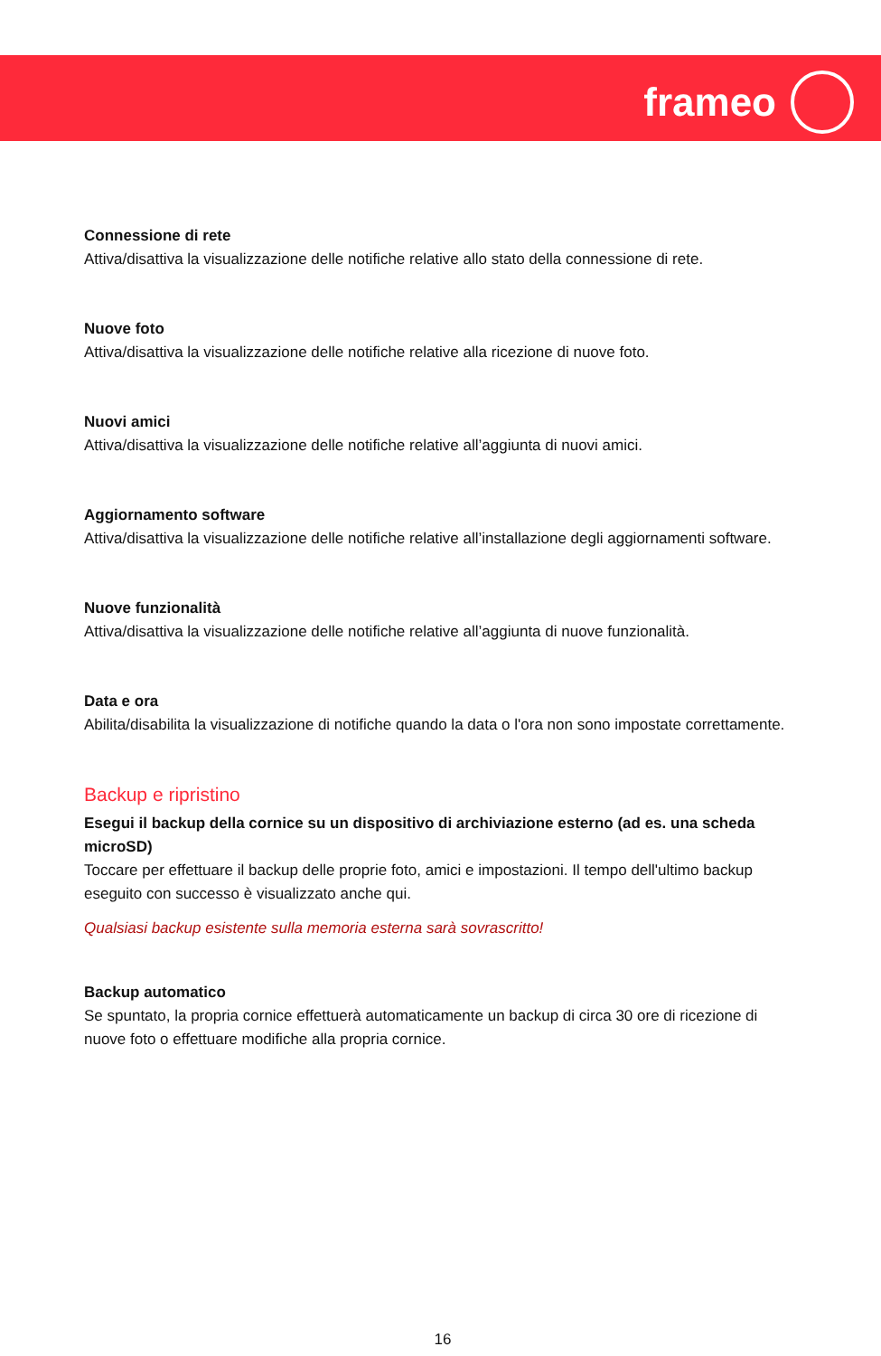frameo
Connessione di rete
Attiva/disattiva la visualizzazione delle notifiche relative allo stato della connessione di rete.
Nuove foto
Attiva/disattiva la visualizzazione delle notifiche relative alla ricezione di nuove foto.
Nuovi amici
Attiva/disattiva la visualizzazione delle notifiche relative all’aggiunta di nuovi amici.
Aggiornamento software
Attiva/disattiva la visualizzazione delle notifiche relative all’installazione degli aggiornamenti software.
Nuove funzionalità
Attiva/disattiva la visualizzazione delle notifiche relative all’aggiunta di nuove funzionalità.
Data e ora
Abilita/disabilita la visualizzazione di notifiche quando la data o l'ora non sono impostate correttamente.
Backup e ripristino
Esegui il backup della cornice su un dispositivo di archiviazione esterno (ad es. una scheda microSD)
Toccare per effettuare il backup delle proprie foto, amici e impostazioni. Il tempo dell'ultimo backup eseguito con successo è visualizzato anche qui.
Qualsiasi backup esistente sulla memoria esterna sarà sovrascritto!
Backup automatico
Se spuntato, la propria cornice effettuerà automaticamente un backup di circa 30 ore di ricezione di nuove foto o effettuare modifiche alla propria cornice.
16